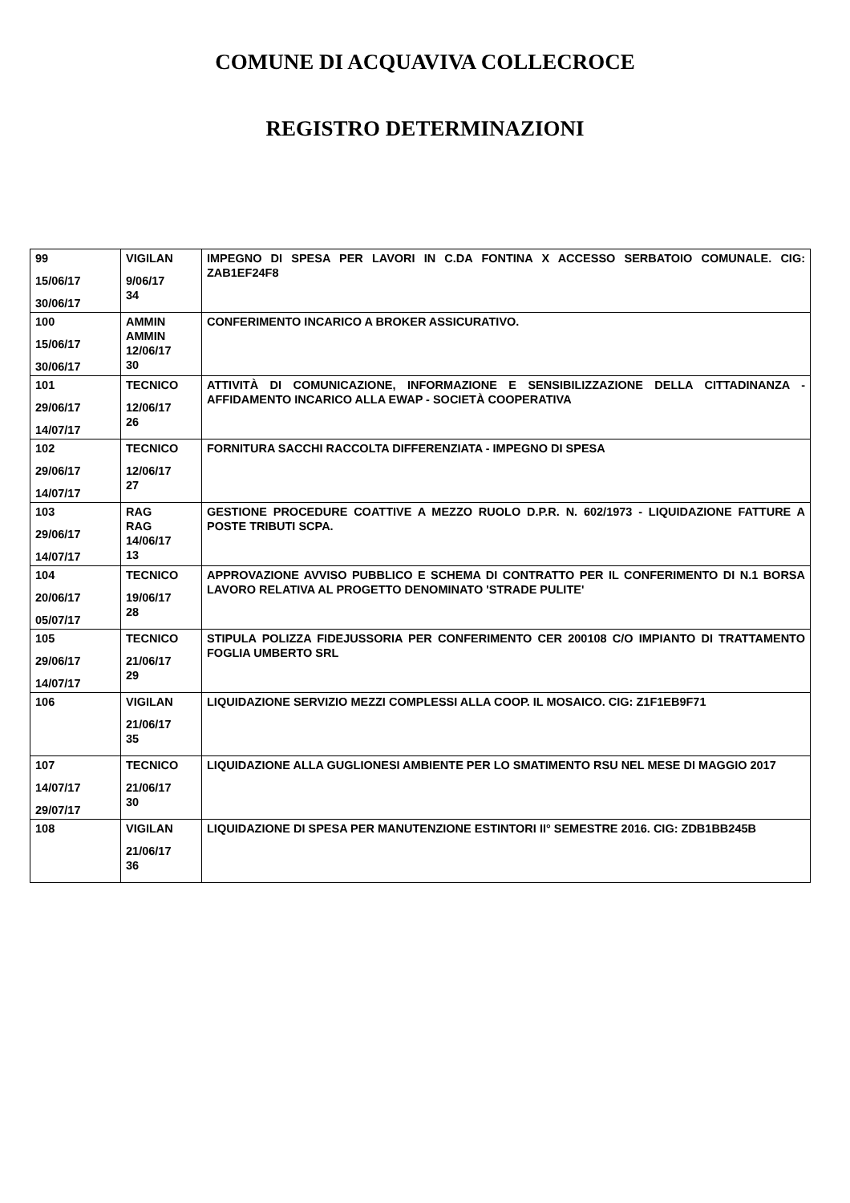COMUNE DI ACQUAVIVA COLLECROCE
REGISTRO DETERMINAZIONI
| 99 15/06/17 30/06/17 | VIGILAN 9/06/17 34 | IMPEGNO DI SPESA PER LAVORI IN C.DA FONTINA X ACCESSO SERBATOIO COMUNALE. CIG: ZAB1EF24F8 |
| 100 15/06/17 30/06/17 | AMMIN AMMIN 12/06/17 30 | CONFERIMENTO INCARICO A BROKER ASSICURATIVO. |
| 101 29/06/17 14/07/17 | TECNICO 12/06/17 26 | ATTIVITÀ DI COMUNICAZIONE, INFORMAZIONE E SENSIBILIZZAZIONE DELLA CITTADINANZA - AFFIDAMENTO INCARICO ALLA EWAP - SOCIETÀ COOPERATIVA |
| 102 29/06/17 14/07/17 | TECNICO 12/06/17 27 | FORNITURA SACCHI RACCOLTA DIFFERENZIATA - IMPEGNO DI SPESA |
| 103 29/06/17 14/07/17 | RAG RAG 14/06/17 13 | GESTIONE PROCEDURE COATTIVE A MEZZO RUOLO D.P.R. N. 602/1973 - LIQUIDAZIONE FATTURE A POSTE TRIBUTI SCPA. |
| 104 20/06/17 05/07/17 | TECNICO 19/06/17 28 | APPROVAZIONE AVVISO PUBBLICO E SCHEMA DI CONTRATTO PER IL CONFERIMENTO DI N.1 BORSA LAVORO RELATIVA AL PROGETTO DENOMINATO 'STRADE PULITE' |
| 105 29/06/17 14/07/17 | TECNICO 21/06/17 29 | STIPULA POLIZZA FIDEJUSSORIA PER CONFERIMENTO CER 200108 C/O IMPIANTO DI TRATTAMENTO FOGLIA UMBERTO SRL |
| 106 | VIGILAN 21/06/17 35 | LIQUIDAZIONE SERVIZIO MEZZI COMPLESSI ALLA COOP. IL MOSAICO. CIG: Z1F1EB9F71 |
| 107 14/07/17 29/07/17 | TECNICO 21/06/17 30 | LIQUIDAZIONE ALLA GUGLIONESI AMBIENTE PER LO SMATIMENTO RSU NEL MESE DI MAGGIO 2017 |
| 108 | VIGILAN 21/06/17 36 | LIQUIDAZIONE DI SPESA PER MANUTENZIONE ESTINTORI II° SEMESTRE 2016. CIG: ZDB1BB245B |